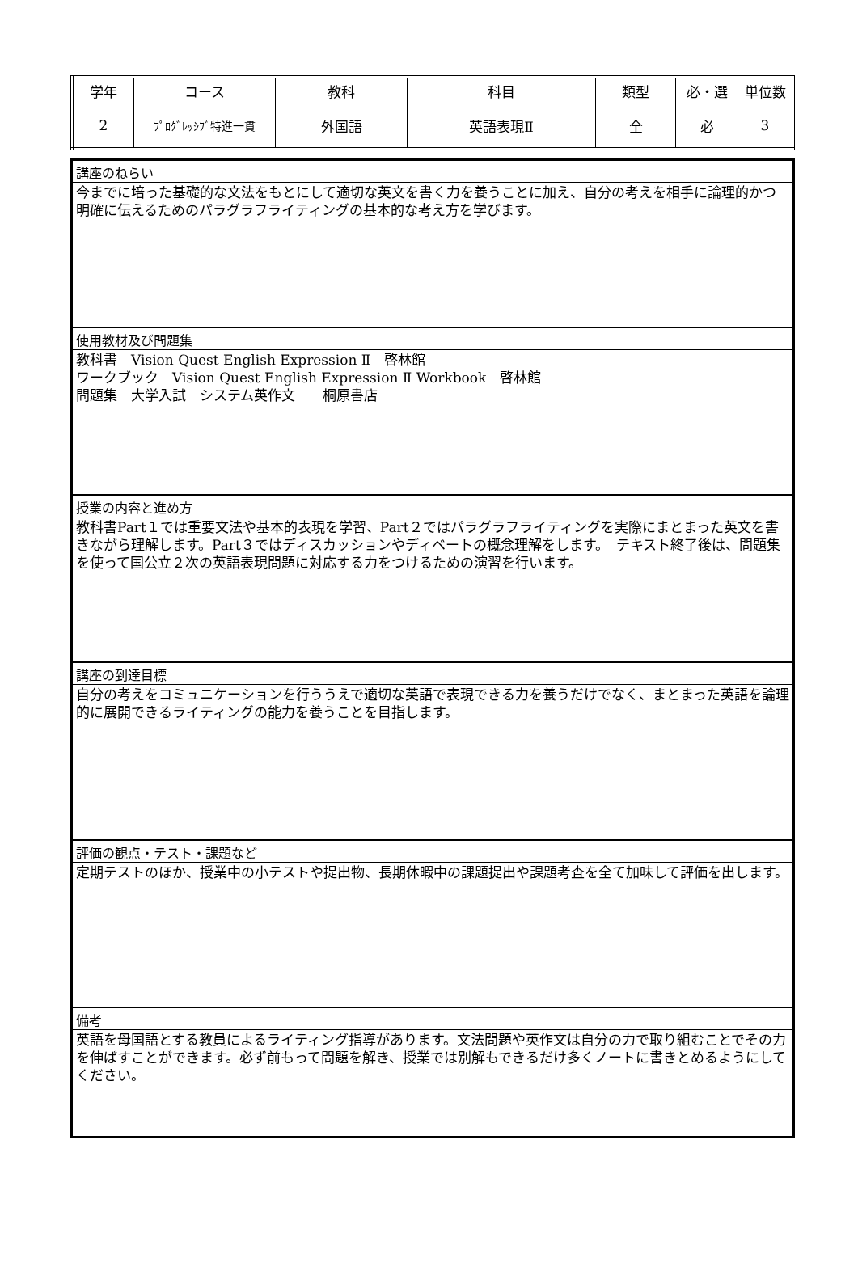| 学年 | コース | 教科 | 科目 | 類型 | 必・選 | 単位数 |
| 2 | ﾌﾟﾛｸﾞﾚｯｼﾌﾞ特進一貫 | 外国語 | 英語表現Ⅱ | 全 | 必 | 3 |
講座のねらい
今までに培った基礎的な文法をもとにして適切な英文を書く力を養うことに加え、自分の考えを相手に論理的かつ明確に伝えるためのパラグラフライティングの基本的な考え方を学びます。
使用教材及び問題集
教科書　Vision Quest English Expression Ⅱ　啓林館
ワークブック　Vision Quest English Expression Ⅱ Workbook　啓林館
問題集　大学入試　システム英作文　　桐原書店
授業の内容と進め方
教科書Part１では重要文法や基本的表現を学習、Part２ではパラグラフライティングを実際にまとまった英文を書きながら理解します。Part３ではディスカッションやディベートの概念理解をします。　テキスト終了後は、問題集を使って国公立２次の英語表現問題に対応する力をつけるための演習を行います。
講座の到達目標
自分の考えをコミュニケーションを行ううえで適切な英語で表現できる力を養うだけでなく、まとまった英語を論理的に展開できるライティングの能力を養うことを目指します。
評価の観点・テスト・課題など
定期テストのほか、授業中の小テストや提出物、長期休暇中の課題提出や課題考査を全て加味して評価を出します。
備考
英語を母国語とする教員によるライティング指導があります。文法問題や英作文は自分の力で取り組むことでその力を伸ばすことができます。必ず前もって問題を解き、授業では別解もできるだけ多くノートに書きとめるようにしてください。